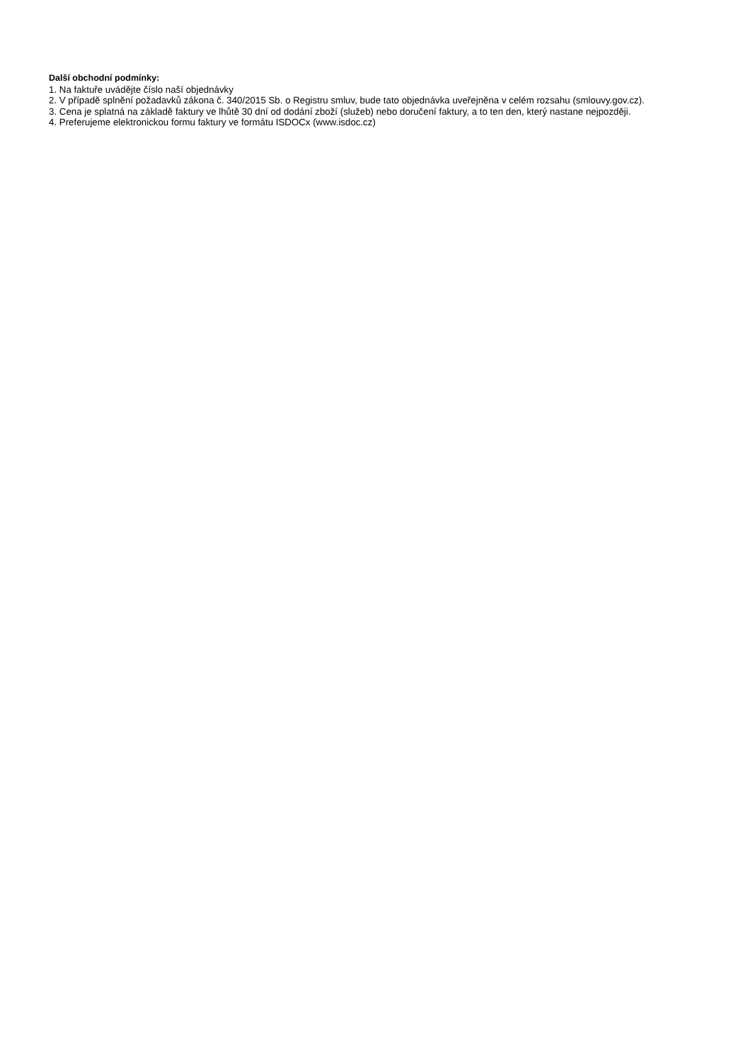Další obchodní podmínky:
1. Na faktuře uvádějte číslo naší objednávky
2. V případě splnění požadavků zákona č. 340/2015 Sb. o Registru smluv, bude tato objednávka uveřejněna v celém rozsahu (smlouvy.gov.cz).
3. Cena je splatná na základě faktury ve lhůtě 30 dní od dodání zboží (služeb) nebo doručení faktury, a to ten den, který nastane nejpozději.
4. Preferujeme elektronickou formu faktury ve formátu ISDOCx (www.isdoc.cz)